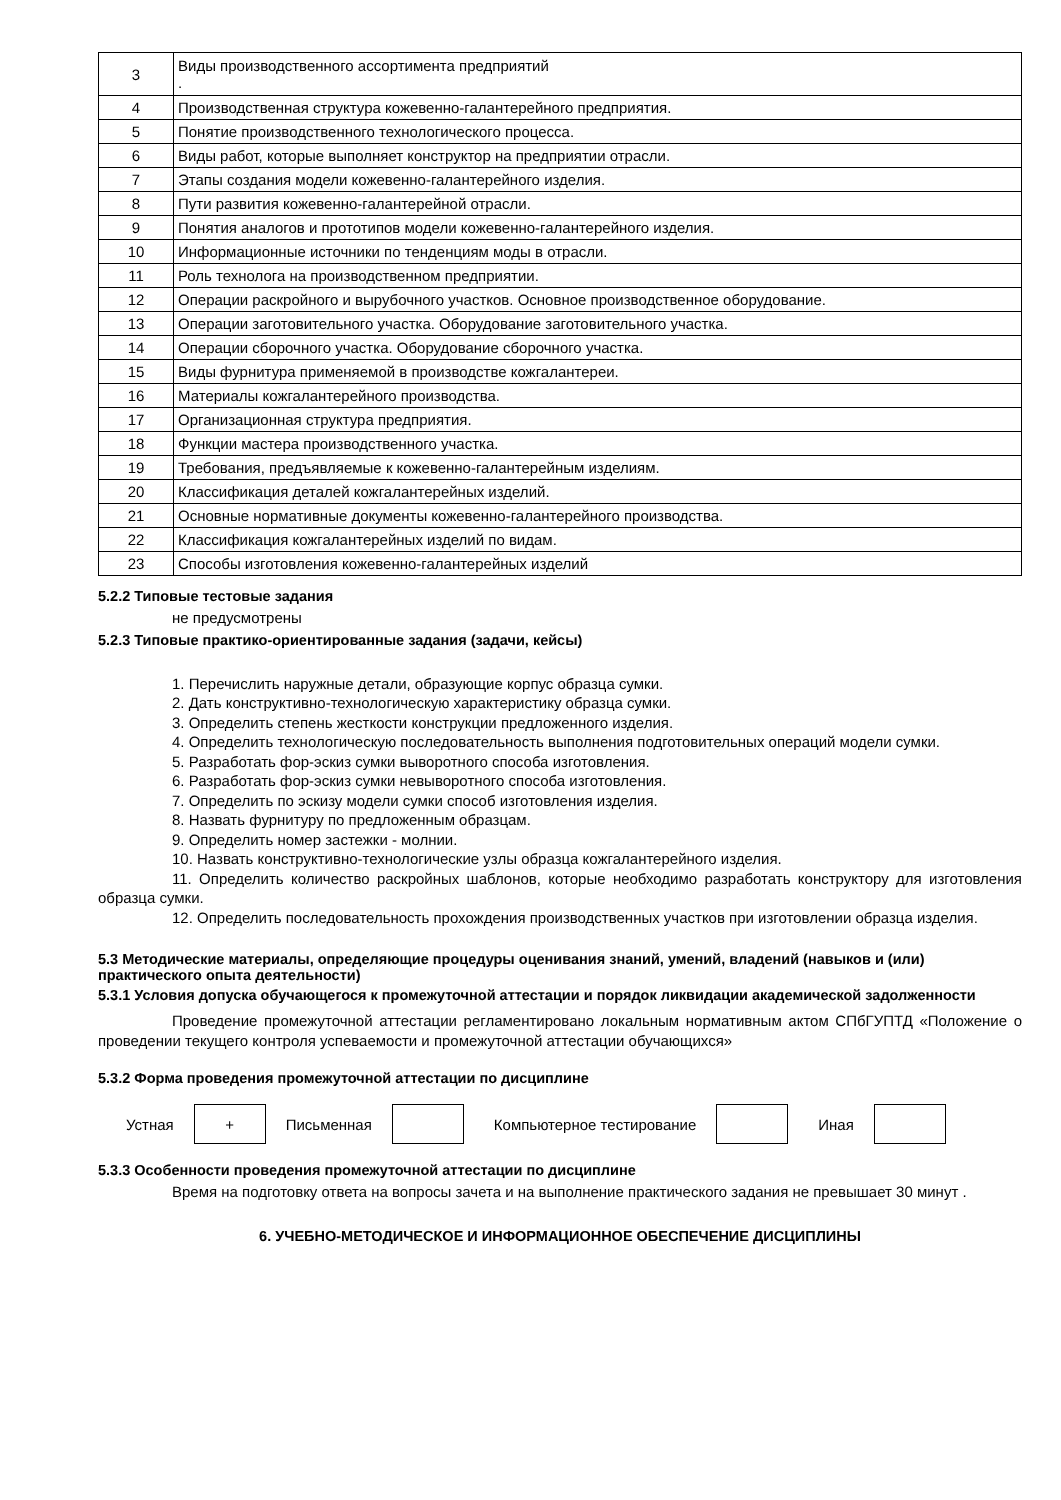| 3 | Виды производственного ассортимента предприятий . |
| 4 | Производственная структура кожевенно-галантерейного предприятия. |
| 5 | Понятие производственного технологического процесса. |
| 6 | Виды работ, которые выполняет конструктор на предприятии отрасли. |
| 7 | Этапы создания модели кожевенно-галантерейного изделия. |
| 8 | Пути развития кожевенно-галантерейной отрасли. |
| 9 | Понятия аналогов и прототипов модели кожевенно-галантерейного изделия. |
| 10 | Информационные источники по тенденциям моды в отрасли. |
| 11 | Роль технолога на производственном предприятии. |
| 12 | Операции раскройного и вырубочного участков. Основное производственное оборудование. |
| 13 | Операции заготовительного участка. Оборудование заготовительного участка. |
| 14 | Операции сборочного участка. Оборудование сборочного участка. |
| 15 | Виды фурнитура применяемой в производстве кожгалантереи. |
| 16 | Материалы кожгалантерейного производства. |
| 17 | Организационная структура предприятия. |
| 18 | Функции мастера производственного участка. |
| 19 | Требования, предъявляемые к кожевенно-галантерейным изделиям. |
| 20 | Классификация деталей кожгалантерейных изделий. |
| 21 | Основные нормативные документы кожевенно-галантерейного производства. |
| 22 | Классификация кожгалантерейных изделий по видам. |
| 23 | Способы изготовления кожевенно-галантерейных изделий |
5.2.2 Типовые тестовые задания
не предусмотрены
5.2.3 Типовые практико-ориентированные задания (задачи, кейсы)
1. Перечислить наружные детали, образующие корпус образца сумки.
2. Дать конструктивно-технологическую характеристику образца сумки.
3. Определить степень жесткости конструкции предложенного изделия.
4. Определить технологическую последовательность выполнения подготовительных операций модели сумки.
5. Разработать фор-эскиз сумки выворотного способа изготовления.
6. Разработать фор-эскиз сумки невыворотного способа изготовления.
7. Определить по эскизу модели сумки способ изготовления изделия.
8. Назвать фурнитуру по предложенным образцам.
9. Определить номер застежки - молнии.
10. Назвать конструктивно-технологические узлы образца кожгалантерейного изделия.
11. Определить количество раскройных шаблонов, которые необходимо разработать конструктору для изготовления образца сумки.
12. Определить последовательность прохождения производственных участков при изготовлении образца изделия.
5.3 Методические материалы, определяющие процедуры оценивания знаний, умений, владений (навыков и (или) практического опыта деятельности)
5.3.1 Условия допуска обучающегося к промежуточной аттестации и порядок ликвидации академической задолженности
Проведение промежуточной аттестации регламентировано локальным нормативным актом СПбГУПТД «Положение о проведении текущего контроля успеваемости и промежуточной аттестации обучающихся»
5.3.2 Форма проведения промежуточной аттестации по дисциплине
Устная
+
Письменная Компьютерное тестирование Иная
5.3.3 Особенности проведения промежуточной аттестации по дисциплине
Время на подготовку ответа на вопросы зачета и на выполнение практического задания не превышает 30 минут .
6. УЧЕБНО-МЕТОДИЧЕСКОЕ И ИНФОРМАЦИОННОЕ ОБЕСПЕЧЕНИЕ ДИСЦИПЛИНЫ